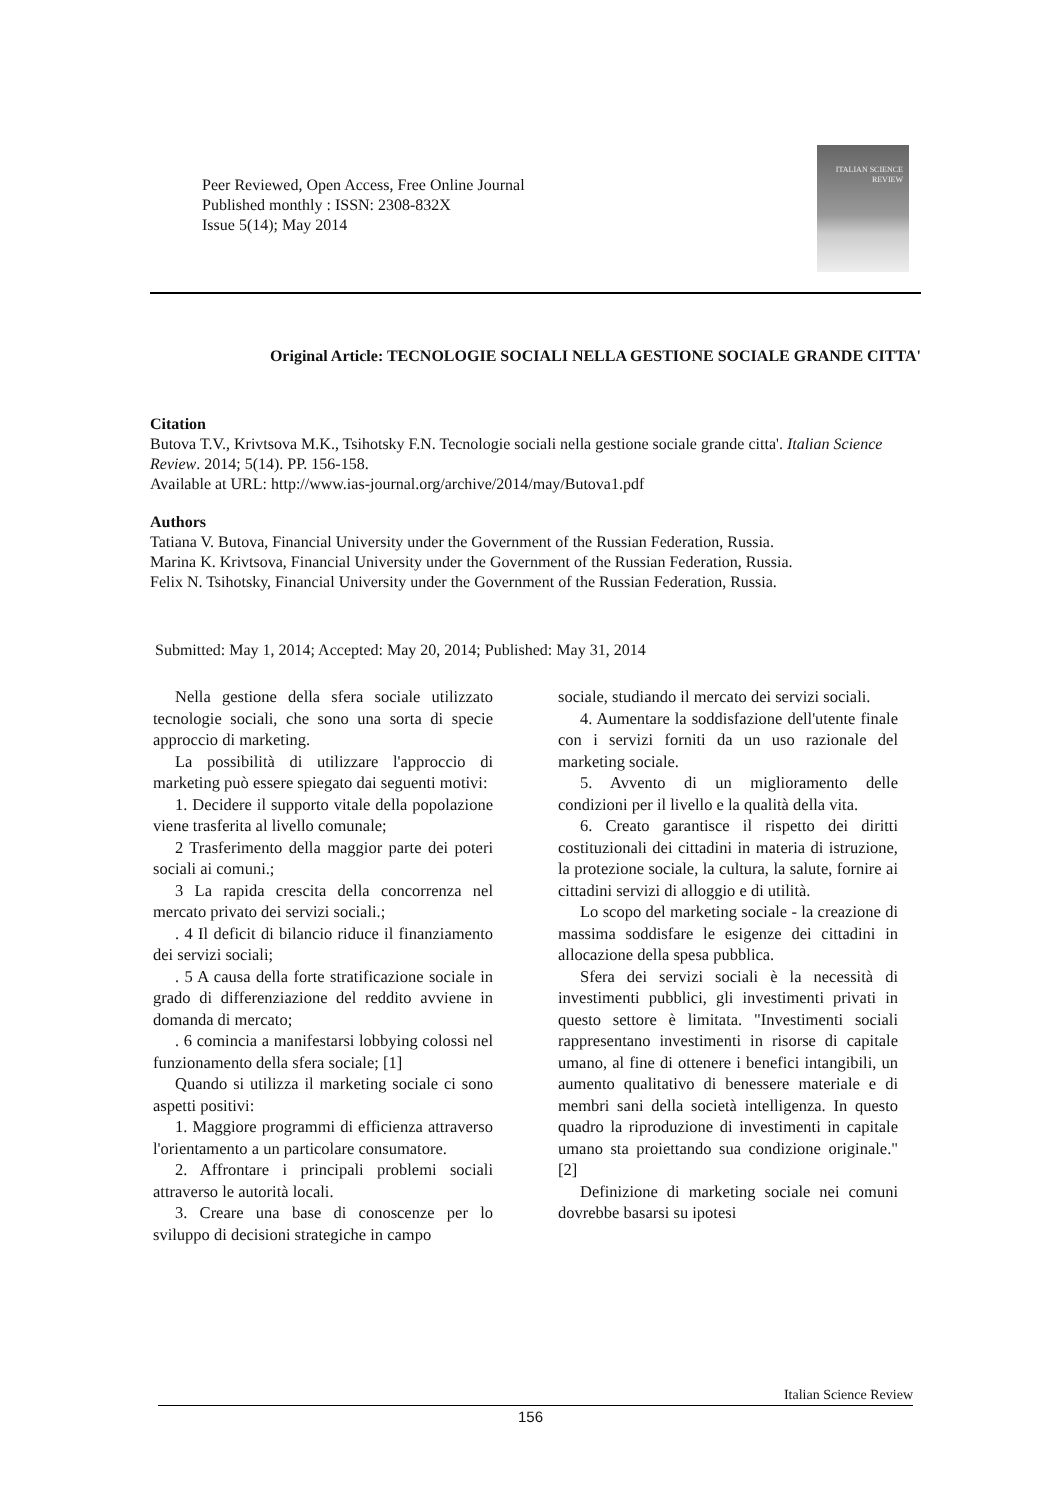Peer Reviewed, Open Access, Free Online Journal
Published monthly : ISSN: 2308-832X
Issue 5(14); May 2014
ITALIAN SCIENCE
REVIEW
Original Article: TECNOLOGIE SOCIALI NELLA GESTIONE SOCIALE GRANDE CITTA'
Citation
Butova T.V., Krivtsova M.K., Tsihotsky F.N. Tecnologie sociali nella gestione sociale grande citta'. Italian Science Review. 2014; 5(14). PP. 156-158.
Available at URL: http://www.ias-journal.org/archive/2014/may/Butova1.pdf
Authors
Tatiana V. Butova, Financial University under the Government of the Russian Federation, Russia.
Marina K. Krivtsova, Financial University under the Government of the Russian Federation, Russia.
Felix N. Tsihotsky, Financial University under the Government of the Russian Federation, Russia.
Submitted: May 1, 2014; Accepted: May 20, 2014; Published: May 31, 2014
Nella gestione della sfera sociale utilizzato tecnologie sociali, che sono una sorta di specie approccio di marketing.
La possibilità di utilizzare l'approccio di marketing può essere spiegato dai seguenti motivi:
1. Decidere il supporto vitale della popolazione viene trasferita al livello comunale;
2 Trasferimento della maggior parte dei poteri sociali ai comuni.;
3 La rapida crescita della concorrenza nel mercato privato dei servizi sociali.;
. 4 Il deficit di bilancio riduce il finanziamento dei servizi sociali;
. 5 A causa della forte stratificazione sociale in grado di differenziazione del reddito avviene in domanda di mercato;
. 6 comincia a manifestarsi lobbying colossi nel funzionamento della sfera sociale; [1]
Quando si utilizza il marketing sociale ci sono aspetti positivi:
1. Maggiore programmi di efficienza attraverso l'orientamento a un particolare consumatore.
2. Affrontare i principali problemi sociali attraverso le autorità locali.
3. Creare una base di conoscenze per lo sviluppo di decisioni strategiche in campo
sociale, studiando il mercato dei servizi sociali.
4. Aumentare la soddisfazione dell'utente finale con i servizi forniti da un uso razionale del marketing sociale.
5. Avvento di un miglioramento delle condizioni per il livello e la qualità della vita.
6. Creato garantisce il rispetto dei diritti costituzionali dei cittadini in materia di istruzione, la protezione sociale, la cultura, la salute, fornire ai cittadini servizi di alloggio e di utilità.
Lo scopo del marketing sociale - la creazione di massima soddisfare le esigenze dei cittadini in allocazione della spesa pubblica.
Sfera dei servizi sociali è la necessità di investimenti pubblici, gli investimenti privati in questo settore è limitata. "Investimenti sociali rappresentano investimenti in risorse di capitale umano, al fine di ottenere i benefici intangibili, un aumento qualitativo di benessere materiale e di membri sani della società intelligenza. In questo quadro la riproduzione di investimenti in capitale umano sta proiettando sua condizione originale." [2]
Definizione di marketing sociale nei comuni dovrebbe basarsi su ipotesi
Italian Science Review
156